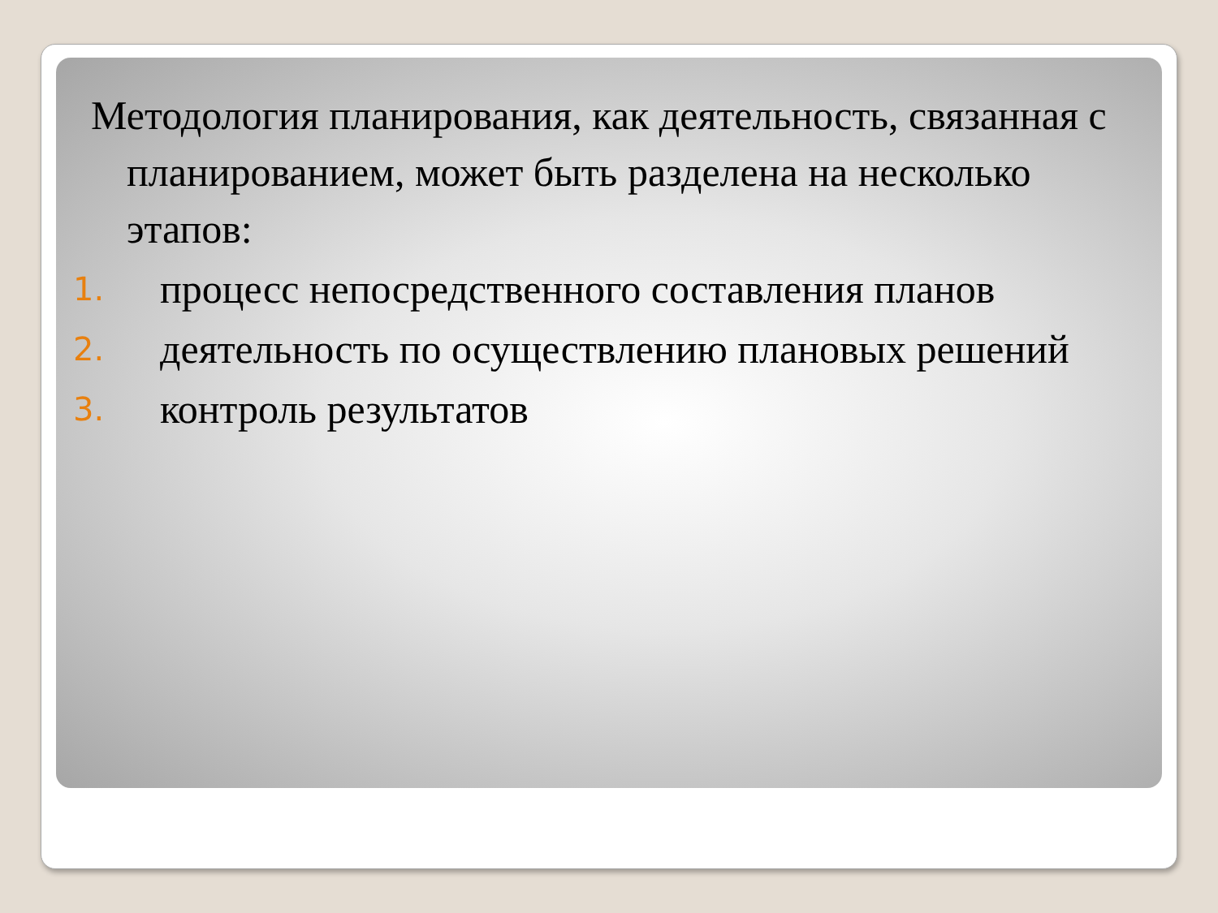Методология планирования, как деятельность, связанная с планированием, может быть разделена на несколько этапов:
1. процесс непосредственного составления планов
2. деятельность по осуществлению плановых решений
3. контроль результатов